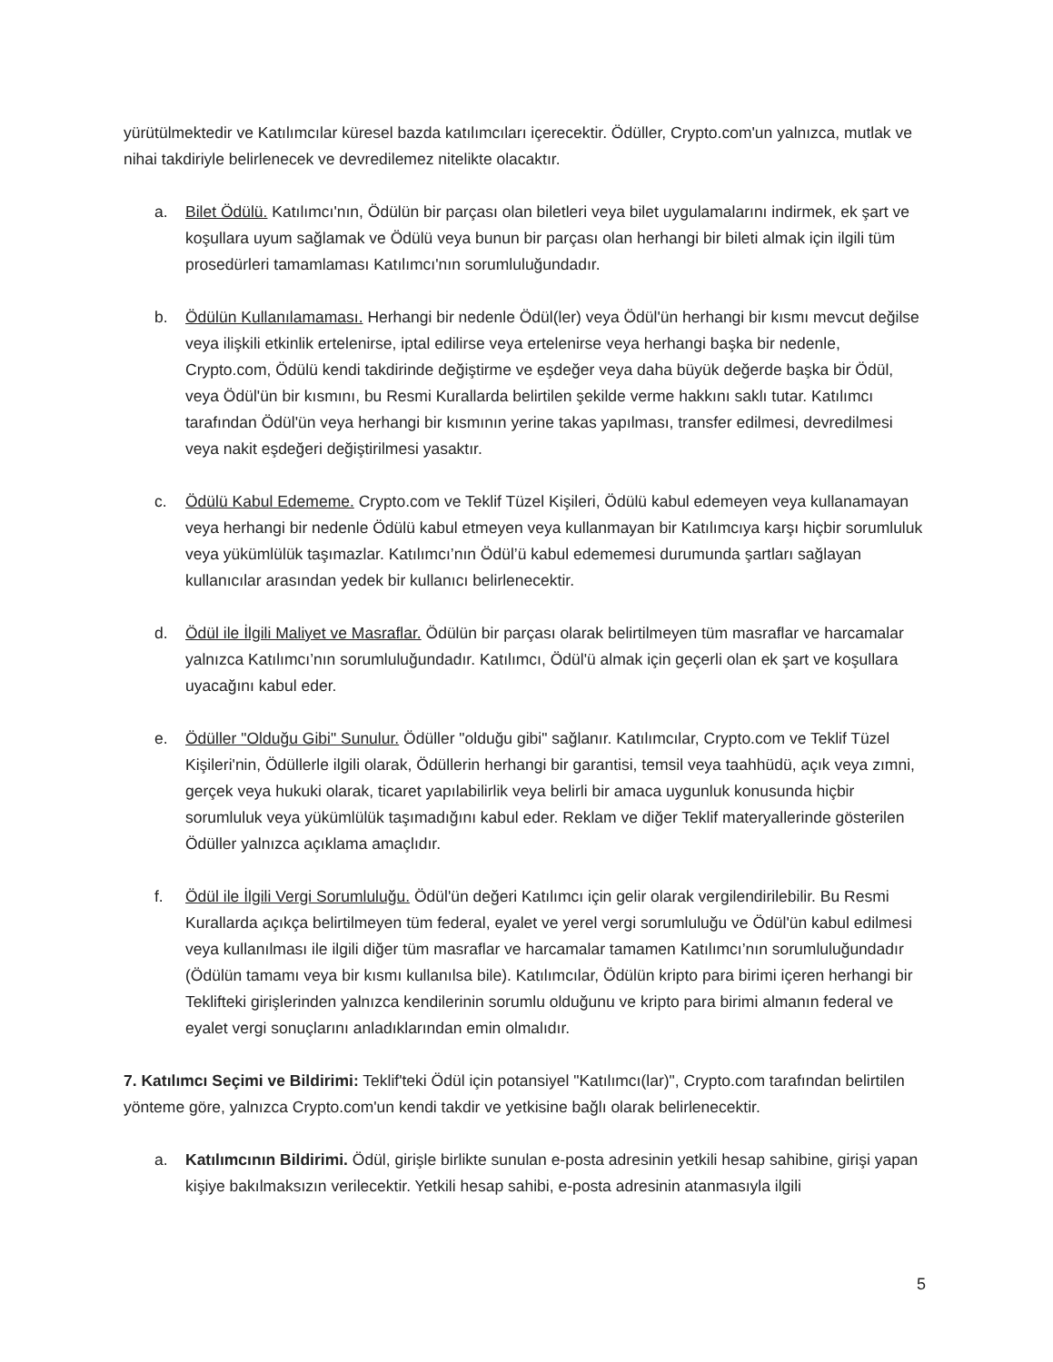yürütülmektedir ve Katılımcılar küresel bazda katılımcıları içerecektir. Ödüller, Crypto.com'un yalnızca, mutlak ve nihai takdiriyle belirlenecek ve devredilemez nitelikte olacaktır.
a. Bilet Ödülü. Katılımcı'nın, Ödülün bir parçası olan biletleri veya bilet uygulamalarını indirmek, ek şart ve koşullara uyum sağlamak ve Ödülü veya bunun bir parçası olan herhangi bir bileti almak için ilgili tüm prosedürleri tamamlaması Katılımcı'nın sorumluluğundadır.
b. Ödülün Kullanılamaması. Herhangi bir nedenle Ödül(ler) veya Ödül'ün herhangi bir kısmı mevcut değilse veya ilişkili etkinlik ertelenirse, iptal edilirse veya ertelenirse veya herhangi başka bir nedenle, Crypto.com, Ödülü kendi takdirinde değiştirme ve eşdeğer veya daha büyük değerde başka bir Ödül, veya Ödül'ün bir kısmını, bu Resmi Kurallarda belirtilen şekilde verme hakkını saklı tutar. Katılımcı tarafından Ödül'ün veya herhangi bir kısmının yerine takas yapılması, transfer edilmesi, devredilmesi veya nakit eşdeğeri değiştirilmesi yasaktır.
c. Ödülü Kabul Edememe. Crypto.com ve Teklif Tüzel Kişileri, Ödülü kabul edemeyen veya kullanamayan veya herhangi bir nedenle Ödülü kabul etmeyen veya kullanmayan bir Katılımcıya karşı hiçbir sorumluluk veya yükümlülük taşımazlar. Katılımcı’nın Ödül’ü kabul edememesi durumunda şartları sağlayan kullanıcılar arasından yedek bir kullanıcı belirlenecektir.
d. Ödül ile İlgili Maliyet ve Masraflar. Ödülün bir parçası olarak belirtilmeyen tüm masraflar ve harcamalar yalnızca Katılımcı’nın sorumluluğundadır. Katılımcı, Ödül'ü almak için geçerli olan ek şart ve koşullara uyacağını kabul eder.
e. Ödüller "Olduğu Gibi" Sunulur. Ödüller "olduğu gibi" sağlanır. Katılımcılar, Crypto.com ve Teklif Tüzel Kişileri'nin, Ödüllerle ilgili olarak, Ödüllerin herhangi bir garantisi, temsil veya taahhüdü, açık veya zımni, gerçek veya hukuki olarak, ticaret yapılabilirlik veya belirli bir amaca uygunluk konusunda hiçbir sorumluluk veya yükümlülük taşımadığını kabul eder. Reklam ve diğer Teklif materyallerinde gösterilen Ödüller yalnızca açıklama amaçlıdır.
f. Ödül ile İlgili Vergi Sorumluluğu. Ödül'ün değeri Katılımcı için gelir olarak vergilendirilebilir. Bu Resmi Kurallarda açıkça belirtilmeyen tüm federal, eyalet ve yerel vergi sorumluluğu ve Ödül'ün kabul edilmesi veya kullanılması ile ilgili diğer tüm masraflar ve harcamalar tamamen Katılımcı’nın sorumluluğundadır (Ödülün tamamı veya bir kısmı kullanılsa bile). Katılımcılar, Ödülün kripto para birimi içeren herhangi bir Teklifteki girişlerinden yalnızca kendilerinin sorumlu olduğunu ve kripto para birimi almanın federal ve eyalet vergi sonuçlarını anladıklarından emin olmalıdır.
7. Katılımcı Seçimi ve Bildirimi: Teklif'teki Ödül için potansiyel "Katılımcı(lar)", Crypto.com tarafından belirtilen yönteme göre, yalnızca Crypto.com'un kendi takdir ve yetkisine bağlı olarak belirlenecektir.
a. Katılımcının Bildirimi. Ödül, girişle birlikte sunulan e-posta adresinin yetkili hesap sahibine, girişi yapan kişiye bakılmaksızın verilecektir. Yetkili hesap sahibi, e-posta adresinin atanmasıyla ilgili
5